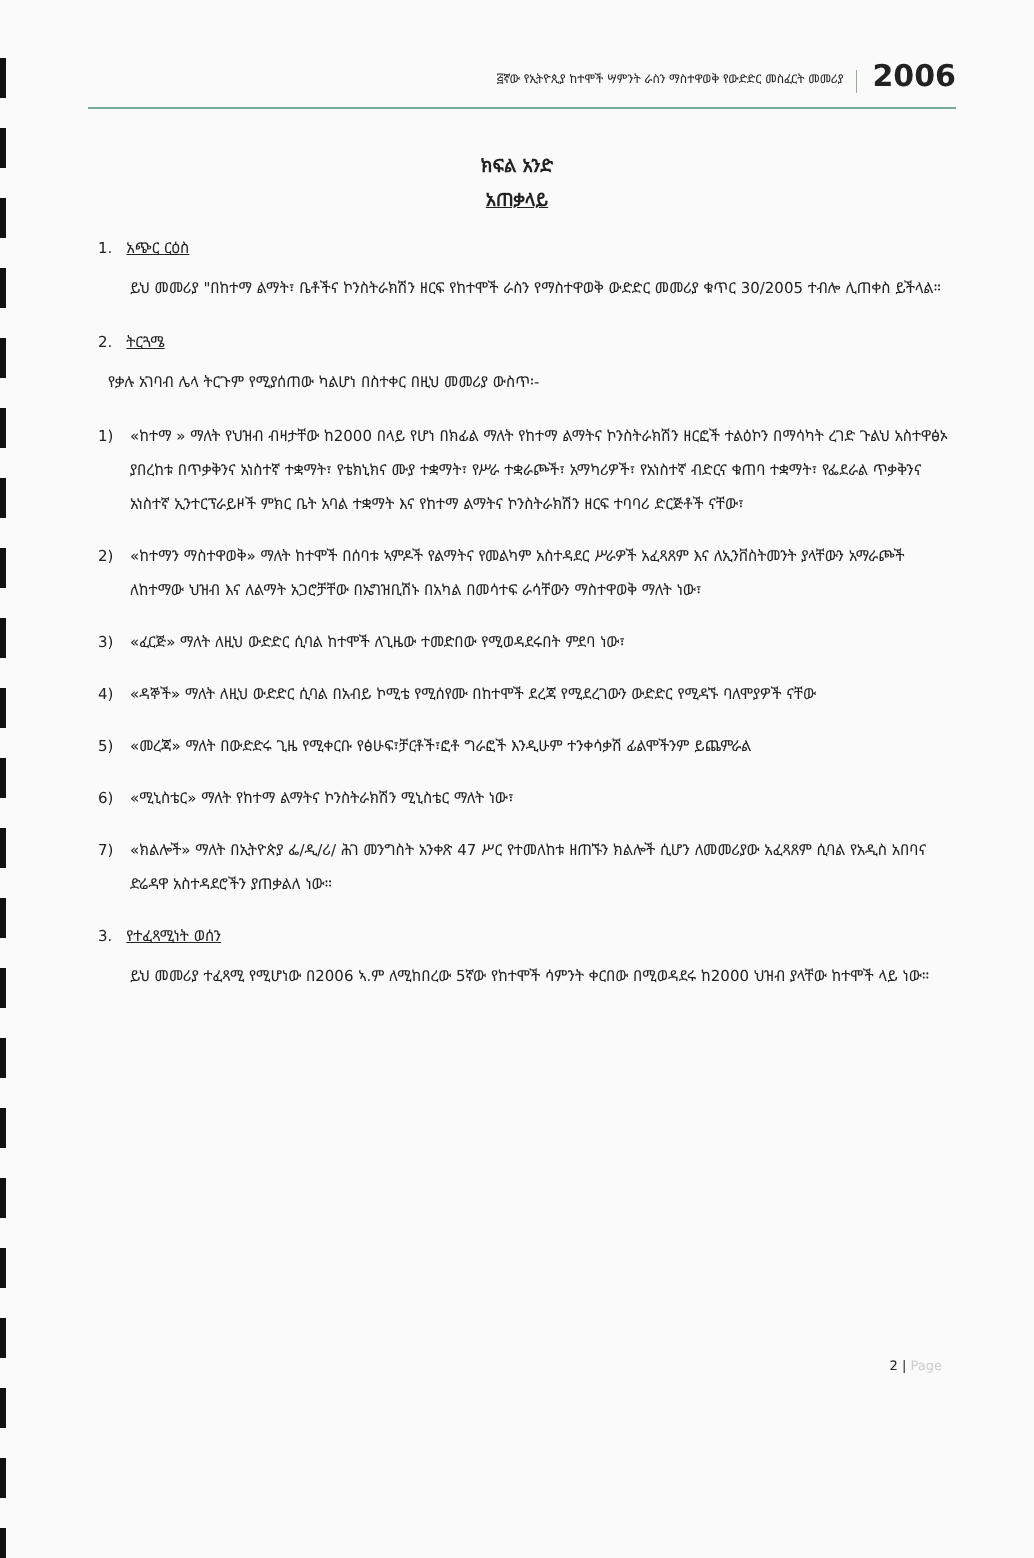፭ኛው የኢትዮጲያ ከተሞች ሣምንት ራስን ማስተዋወቅ የውድድር መስፈርት መመሪያ
2006
ክፍል አንድ
አጠቃላይ
1. አጭር ርዕስ
ይህ መመሪያ "በከተማ ልማት፣ ቤቶችና ኮንስትራክሽን ዘርፍ የከተሞች ራስን የማስተዋወቅ ውድድር መመሪያ ቁጥር 30/2005 ተብሎ ሊጠቀስ ይችላል።
2. ትርጓሜ
የቃሉ አገባብ ሌላ ትርጉም የሚያሰጠው ካልሆነ በስተቀር በዚህ መመሪያ ውስጥ፡-
1) «ከተማ » ማለት የህዝብ ብዛታቸው ከ2000 በላይ የሆነ በክፊል ማለት የከተማ ልማትና ኮንስትራክሽን ዘርፎች ተልዕኮን በማሳካት ረገድ ጉልህ አስተዋፅኦ ያበረከቱ በጥቃቅንና አነስተኛ ተቋማት፣ የቴክኒክና ሙያ ተቋማት፣ የሥራ ተቋራጮች፣ አማካሪዎች፣ የአነስተኛ ብድርና ቁጠባ ተቋማት፣ የፌደራል ጥቃቅንና አነስተኛ ኢንተርፕራይዞች ምክር ቤት አባል ተቋማት እና የከተማ ልማትና ኮንስትራክሽን ዘርፍ ተባባሪ ድርጅቶች ናቸው፣
2) «ከተማን ማስተዋወቅ» ማለት ከተሞች በሰባቱ ኣምዶች የልማትና የመልካም አስተዳደር ሥራዎች አፈጻጸም እና ለኢንቨስትመንት ያላቸውን አማራጮች ለከተማው ህዝብ እና ለልማት አጋሮቻቸው በኤግዝቢሽኑ በአካል በመሳተፍ ራሳቸውን ማስተዋወቅ ማለት ነው፣
3) «ፈርጅ» ማለት ለዚህ ውድድር ሲባል ከተሞች ለጊዜው ተመድበው የሚወዳደሩበት ምደባ ነው፣
4) «ዳኞች» ማለት ለዚህ ውድድር ሲባል በአብይ ኮሚቴ የሚሰየሙ በከተሞች ደረጃ የሚደረገውን ውድድር የሚዳኙ ባለሞያዎች ናቸው
5) «መረጃ» ማለት በውድድሩ ጊዜ የሚቀርቡ የፅሁፍ፣ቻርቶች፣ፎቶ ግራፎች እንዲሁም ተንቀሳቃሽ ፊልሞችንም ይጨምራል
6) «ሚኒስቴር» ማለት የከተማ ልማትና ኮንስትራክሽን ሚኒስቴር ማለት ነው፣
7) «ክልሎች» ማለት በኢትዮጵያ ፌ/ዲ/ሪ/ ሕገ መንግስት አንቀጽ 47 ሥር የተመለከቱ ዘጠኙን ክልሎች ሲሆን ለመመሪያው አፈጻጸም ሲባል የአዲስ አበባና ድሬዳዋ አስተዳደሮችን ያጠቃልለ ነው።
3. የተፈጻሚነት ወሰን
ይህ መመሪያ ተፈጻሚ የሚሆነው በ2006 ኣ.ም ለሚከበረው 5ኛው የከተሞች ሳምንት ቀርበው በሚወዳደሩ ከ2000 ህዝብ ያላቸው ከተሞች ላይ ነው።
2 | Page